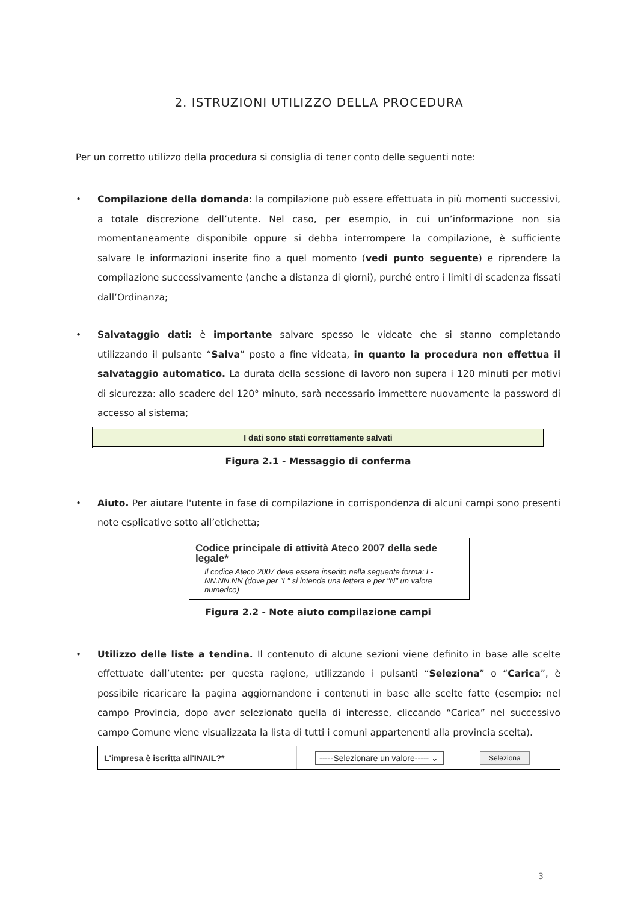2. ISTRUZIONI UTILIZZO DELLA PROCEDURA
Per un corretto utilizzo della procedura si consiglia di tener conto delle seguenti note:
• Compilazione della domanda: la compilazione può essere effettuata in più momenti successivi, a totale discrezione dell’utente. Nel caso, per esempio, in cui un’informazione non sia momentaneamente disponibile oppure si debba interrompere la compilazione, è sufficiente salvare le informazioni inserite fino a quel momento (vedi punto seguente) e riprendere la compilazione successivamente (anche a distanza di giorni), purché entro i limiti di scadenza fissati dall’Ordinanza;
• Salvataggio dati: è importante salvare spesso le videate che si stanno completando utilizzando il pulsante “Salva” posto a fine videata, in quanto la procedura non effettua il salvataggio automatico. La durata della sessione di lavoro non supera i 120 minuti per motivi di sicurezza: allo scadere del 120° minuto, sarà necessario immettere nuovamente la password di accesso al sistema;
I dati sono stati correttamente salvati
Figura 2.1 - Messaggio di conferma
• Aiuto. Per aiutare l'utente in fase di compilazione in corrispondenza di alcuni campi sono presenti note esplicative sotto all’etichetta;
Codice principale di attività Ateco 2007 della sede legale*
Il codice Ateco 2007 deve essere inserito nella seguente forma: L-NN.NN.NN (dove per "L" si intende una lettera e per "N" un valore numerico)
Figura 2.2 - Note aiuto compilazione campi
• Utilizzo delle liste a tendina. Il contenuto di alcune sezioni viene definito in base alle scelte effettuate dall’utente: per questa ragione, utilizzando i pulsanti “Seleziona” o “Carica”, è possibile ricaricare la pagina aggiornandone i contenuti in base alle scelte fatte (esempio: nel campo Provincia, dopo aver selezionato quella di interesse, cliccando “Carica” nel successivo campo Comune viene visualizzata la lista di tutti i comuni appartenenti alla provincia scelta).
L'impresa è iscritta all'INAIL?* -----Selezionare un valore----- ⌄ Seleziona
3